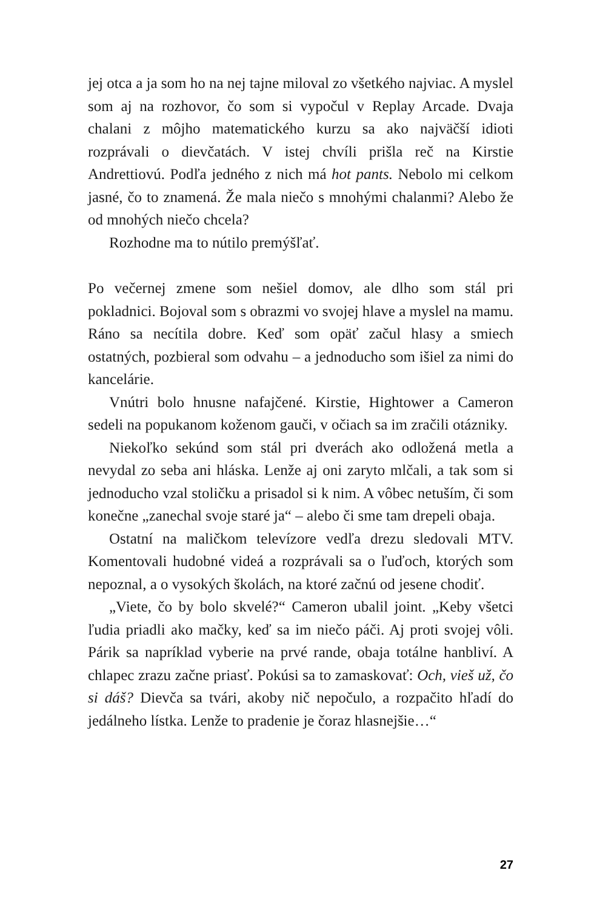jej otca a ja som ho na nej tajne miloval zo všetkého najviac. A myslel som aj na rozhovor, čo som si vypočul v Replay Arcade. Dvaja chalani z môjho matematického kurzu sa ako najväčší idioti rozprávali o dievčatách. V istej chvíli prišla reč na Kirstie Andrettiovú. Podľa jedného z nich má hot pants. Nebolo mi celkom jasné, čo to znamená. Že mala niečo s mnohými chalanmi? Alebo že od mnohých niečo chcela?
Rozhodne ma to nútilo premýšľať.
Po večernej zmene som nešiel domov, ale dlho som stál pri pokladnici. Bojoval som s obrazmi vo svojej hlave a myslel na mamu. Ráno sa necítila dobre. Keď som opäť začul hlasy a smiech ostatných, pozbieral som odvahu – a jednoducho som išiel za nimi do kancelárie.
Vnútri bolo hnusne nafajčené. Kirstie, Hightower a Cameron sedeli na popukanom koženom gauči, v očiach sa im zračili otázniky.
Niekoľko sekúnd som stál pri dverách ako odložená metla a nevydal zo seba ani hláska. Lenže aj oni zaryto mlčali, a tak som si jednoducho vzal stoličku a prisadol si k nim. A vôbec netuším, či som konečne „zanechal svoje staré ja“ – alebo či sme tam drepeli obaja.
Ostatní na maličkom televízore vedľa drezu sledovali MTV. Komentovali hudobné videá a rozprávali sa o ľuďoch, ktorých som nepoznal, a o vysokých školách, na ktoré začnú od jesene chodiť.
„Viete, čo by bolo skvelé?“ Cameron ubalil joint. „Keby všetci ľudia priadli ako mačky, keď sa im niečo páči. Aj proti svojej vôli. Párik sa napríklad vyberie na prvé rande, obaja totálne hanbliví. A chlapec zrazu začne priasť. Pokúsi sa to zamaskovať: Och, vieš už, čo si dáš? Dievča sa tvári, akoby nič nepočulo, a rozpačito hľadí do jedálneho lístka. Lenže to pradenie je čoraz hlasnejšie…“
27